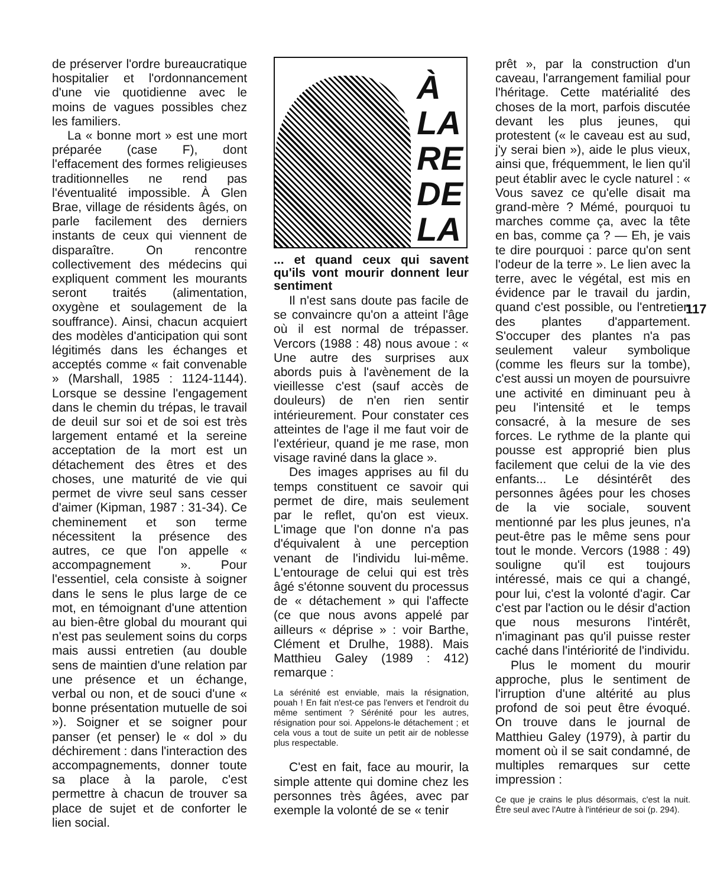de préserver l'ordre bureaucratique hospitalier et l'ordonnancement d'une vie quotidienne avec le moins de vagues possibles chez les familiers.
La « bonne mort » est une mort préparée (case F), dont l'effacement des formes religieuses traditionnelles ne rend pas l'éventualité impossible. À Glen Brae, village de résidents âgés, on parle facilement des derniers instants de ceux qui viennent de disparaître. On rencontre collectivement des médecins qui expliquent comment les mourants seront traités (alimentation, oxygène et soulagement de la souffrance). Ainsi, chacun acquiert des modèles d'anticipation qui sont légitimés dans les échanges et acceptés comme « fait convenable » (Marshall, 1985 : 1124-1144). Lorsque se dessine l'engagement dans le chemin du trépas, le travail de deuil sur soi et de soi est très largement entamé et la sereine acceptation de la mort est un détachement des êtres et des choses, une maturité de vie qui permet de vivre seul sans cesser d'aimer (Kipman, 1987 : 31-34). Ce cheminement et son terme nécessitent la présence des autres, ce que l'on appelle « accompagnement ». Pour l'essentiel, cela consiste à soigner dans le sens le plus large de ce mot, en témoignant d'une attention au bien-être global du mourant qui n'est pas seulement soins du corps mais aussi entretien (au double sens de maintien d'une relation par une présence et un échange, verbal ou non, et de souci d'une « bonne présentation mutuelle de soi »). Soigner et se soigner pour panser (et penser) le « dol » du déchirement : dans l'interaction des accompagnements, donner toute sa place à la parole, c'est permettre à chacun de trouver sa place de sujet et de conforter le lien social.
À
LA
RE
DE
LA
... et quand ceux qui savent qu'ils vont mourir donnent leur sentiment
Il n'est sans doute pas facile de se convaincre qu'on a atteint l'âge où il est normal de trépasser. Vercors (1988 : 48) nous avoue : « Une autre des surprises aux abords puis à l'avènement de la vieillesse c'est (sauf accès de douleurs) de n'en rien sentir intérieurement. Pour constater ces atteintes de l'age il me faut voir de l'extérieur, quand je me rase, mon visage raviné dans la glace ».
Des images apprises au fil du temps constituent ce savoir qui permet de dire, mais seulement par le reflet, qu'on est vieux. L'image que l'on donne n'a pas d'équivalent à une perception venant de l'individu lui-même. L'entourage de celui qui est très âgé s'étonne souvent du processus de « détachement » qui l'affecte (ce que nous avons appelé par ailleurs « déprise » : voir Barthe, Clément et Drulhe, 1988). Mais Matthieu Galey (1989 : 412) remarque :
La sérénité est enviable, mais la résignation, pouah ! En fait n'est-ce pas l'envers et l'endroit du même sentiment ? Sérénité pour les autres, résignation pour soi. Appelons-le détachement ; et cela vous a tout de suite un petit air de noblesse plus respectable.
C'est en fait, face au mourir, la simple attente qui domine chez les personnes très âgées, avec par exemple la volonté de se « tenir
prêt », par la construction d'un caveau, l'arrangement familial pour l'héritage. Cette matérialité des choses de la mort, parfois discutée devant les plus jeunes, qui protestent (« le caveau est au sud, j'y serai bien »), aide le plus vieux, ainsi que, fréquemment, le lien qu'il peut établir avec le cycle naturel : « Vous savez ce qu'elle disait ma grand-mère ? Mémé, pourquoi tu marches comme ça, avec la tête en bas, comme ça ? — Eh, je vais te dire pourquoi : parce qu'on sent l'odeur de la terre ». Le lien avec la terre, avec le végétal, est mis en évidence par le travail du jardin, quand c'est possible, ou l'entretien des plantes d'appartement. S'occuper des plantes n'a pas seulement valeur symbolique (comme les fleurs sur la tombe), c'est aussi un moyen de poursuivre une activité en diminuant peu à peu l'intensité et le temps consacré, à la mesure de ses forces. Le rythme de la plante qui pousse est approprié bien plus facilement que celui de la vie des enfants... Le désintérêt des personnes âgées pour les choses de la vie sociale, souvent mentionné par les plus jeunes, n'a peut-être pas le même sens pour tout le monde. Vercors (1988 : 49) souligne qu'il est toujours intéressé, mais ce qui a changé, pour lui, c'est la volonté d'agir. Car c'est par l'action ou le désir d'action que nous mesurons l'intérêt, n'imaginant pas qu'il puisse rester caché dans l'intériorité de l'individu.
Plus le moment du mourir approche, plus le sentiment de l'irruption d'une altérité au plus profond de soi peut être évoqué. On trouve dans le journal de Matthieu Galey (1979), à partir du moment où il se sait condamné, de multiples remarques sur cette impression :
Ce que je crains le plus désormais, c'est la nuit. Être seul avec l'Autre à l'intérieur de soi (p. 294).
117